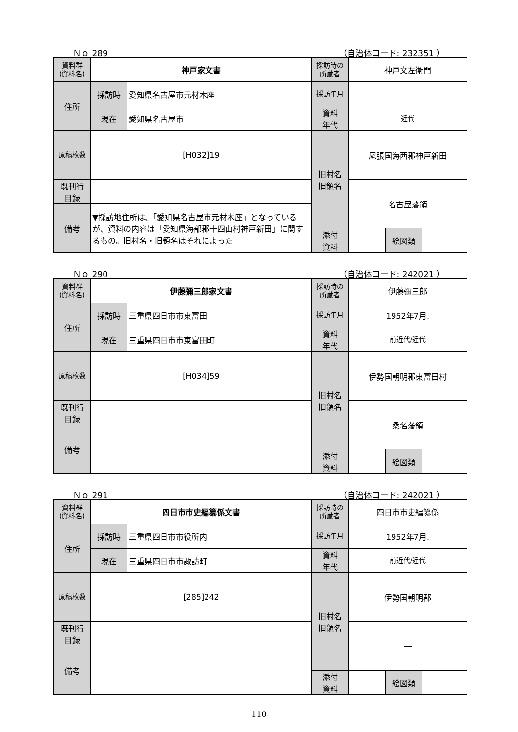Ｎｏ 289 （自治体コード: 232351 ）
| 資料群 (資料名) | 神戸家文書 | | 採訪時の 所蔵者 | 神戸文左衛門 | | |
| 住所 | 採訪時 | 愛知県名古屋市元材木座 | 採訪年月 | | | |
| | 現在 | 愛知県名古屋市 | 資料 年代 | 近代 | | |
| 原稿枚数 | [H032]19 | | 旧村名 旧領名 | 尾張国海西郡神戸新田 | | |
| 既刊行 目録 | | | | 名古屋藩領 | | |
| 備考 | ▼採訪地住所は、「愛知県名古屋市元材木座」となっているが、資料の内容は「愛知県海部郡十四山村神戸新田」に関するもの。旧村名・旧領名はそれによった | | | | | |
| | | | 添付 資料 | | 絵図類 | |
Ｎｏ 290 （自治体コード: 242021 ）
| 資料群 (資料名) | 伊藤彌三郎家文書 | | 採訪時の 所蔵者 | 伊藤彌三郎 | | |
| 住所 | 採訪時 | 三重県四日市市東富田 | 採訪年月 | 1952年7月. | | |
| | 現在 | 三重県四日市市東富田町 | 資料 年代 | 前近代/近代 | | |
| 原稿枚数 | [H034]59 | | 旧村名 旧領名 | 伊勢国朝明郡東富田村 | | |
| 既刊行 目録 | | | | 桑名藩領 | | |
| 備考 | | | | | | |
| | | | 添付 資料 | | 絵図類 | |
Ｎｏ 291 （自治体コード: 242021 ）
| 資料群 (資料名) | 四日市市史編纂係文書 | | 採訪時の 所蔵者 | 四日市市史編纂係 | | |
| 住所 | 採訪時 | 三重県四日市市役所内 | 採訪年月 | 1952年7月. | | |
| | 現在 | 三重県四日市市諏訪町 | 資料 年代 | 前近代/近代 | | |
| 原稿枚数 | [285]242 | | 旧村名 旧領名 | 伊勢国朝明郡 | | |
| 既刊行 目録 | | | | ― | | |
| 備考 | | | | | | |
| | | | 添付 資料 | | 絵図類 | |
110